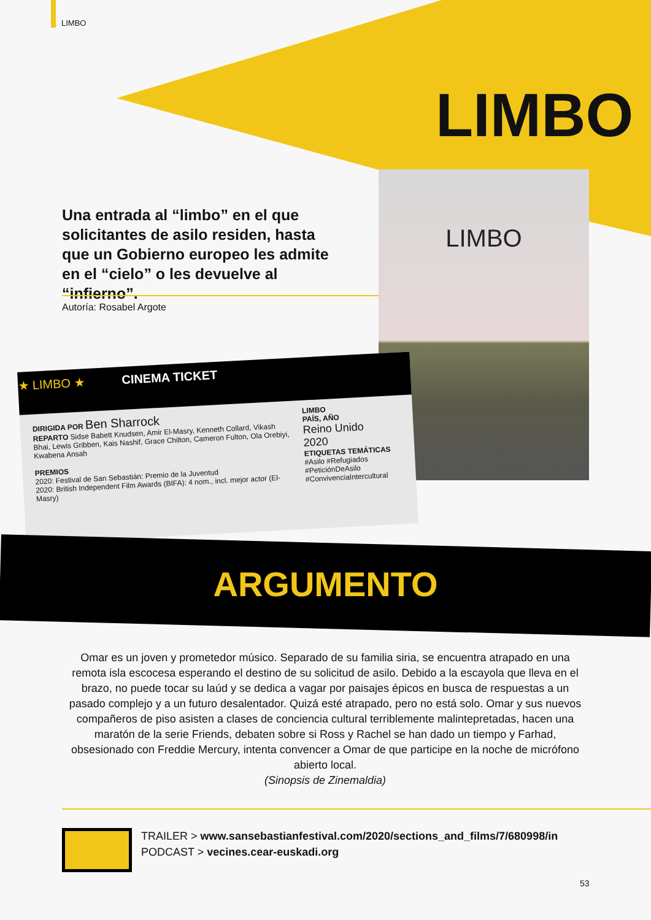LIMBO
LIMBO
LIMBO
Una entrada al “limbo” en el que solicitantes de asilo residen, hasta que un Gobierno europeo les admite en el “cielo” o les devuelve al “infierno”.
Autoría: Rosabel Argote
★ LIMBO ★ CINEMA TICKET
DIRIGIDA POR Ben Sharrock
REPARTO Sidse Babett Knudsen, Amir El-Masry, Kenneth Collard, Vikash Bhai, Lewis Gribben, Kais Nashif, Grace Chilton, Cameron Fulton, Ola Orebiyi, Kwabena Ansah
PREMIOS
2020: Festival de San Sebastián: Premio de la Juventud
2020: British Independent Film Awards (BIFA): 4 nom., incl. mejor actor (El-Masry)
LIMBO
PAÍS, AÑO
Reino Unido
2020
ETIQUETAS TEMÁTICAS
#Asilo #Refugiados
#PeticiónDeAsilo
#ConvivenciaIntercultural
ARGUMENTO
Omar es un joven y prometedor músico. Separado de su familia siria, se encuentra atrapado en una remota isla escocesa esperando el destino de su solicitud de asilo. Debido a la escayola que lleva en el brazo, no puede tocar su laúd y se dedica a vagar por paisajes épicos en busca de respuestas a un pasado complejo y a un futuro desalentador. Quizá esté atrapado, pero no está solo. Omar y sus nuevos compañeros de piso asisten a clases de conciencia cultural terriblemente malintepretadas, hacen una maratón de la serie Friends, debaten sobre si Ross y Rachel se han dado un tiempo y Farhad, obsesionado con Freddie Mercury, intenta convencer a Omar de que participe en la noche de micrófono abierto local.
(Sinopsis de Zinemaldia)
TRAILER > www.sansebastianfestival.com/2020/sections_and_films/7/680998/in
PODCAST > vecines.cear-euskadi.org
53